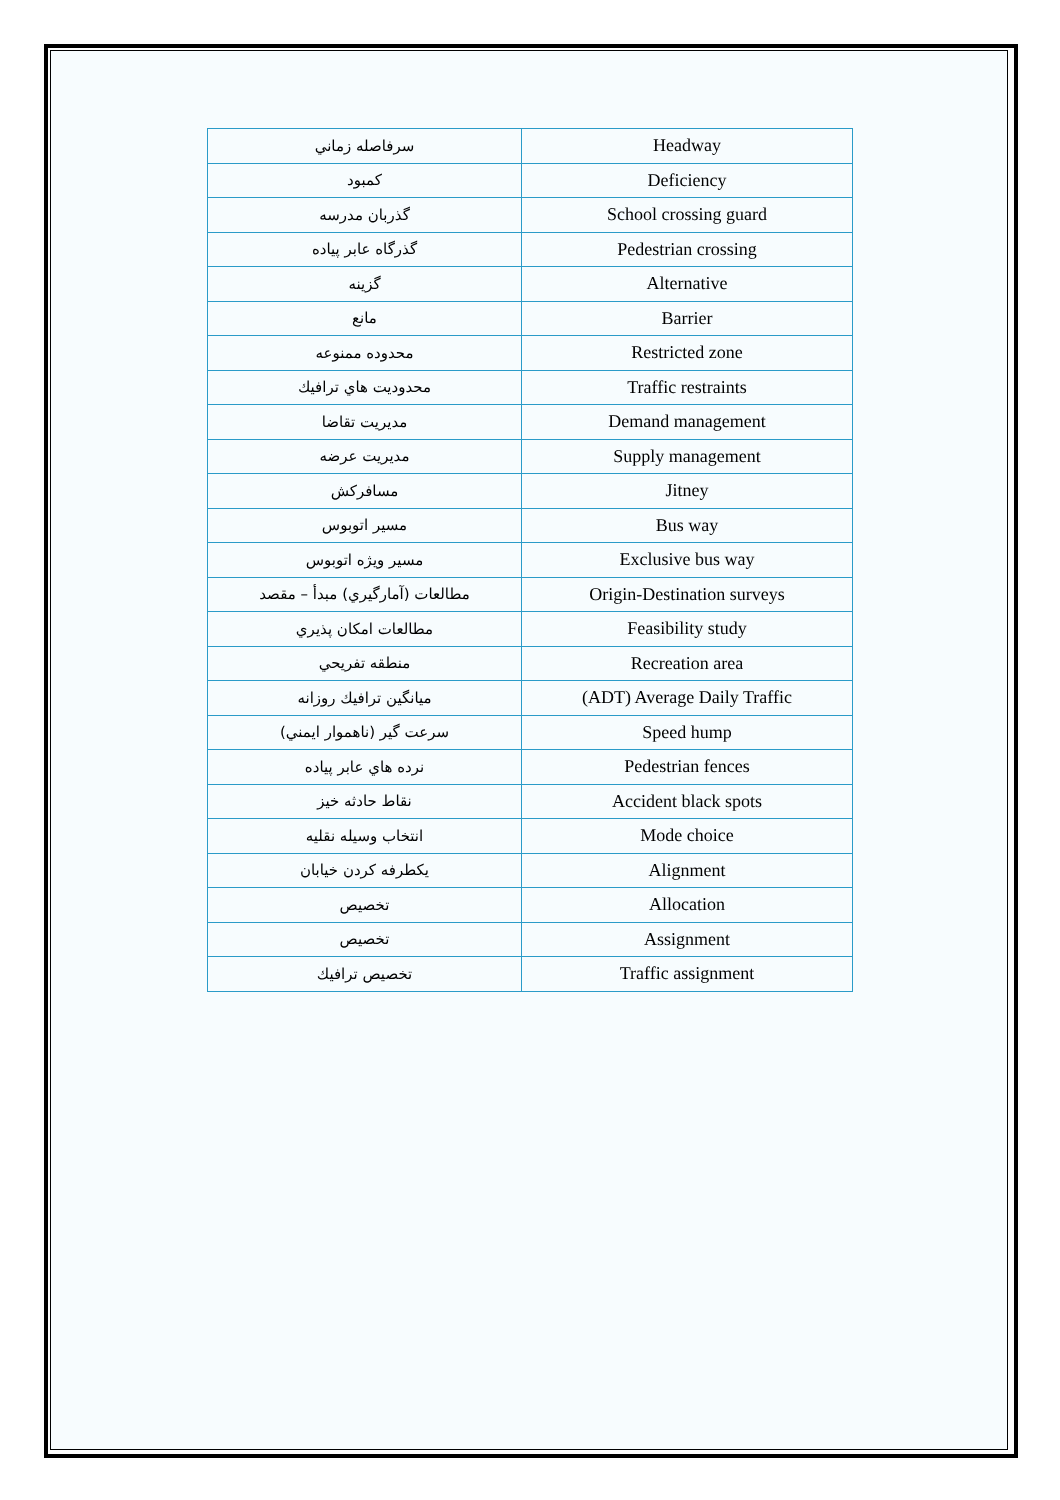| سرفاصله زماني | Headway |
| كمبود | Deficiency |
| گذربان مدرسه | School crossing guard |
| گذرگاه عابر پياده | Pedestrian crossing |
| گزينه | Alternative |
| مانع | Barrier |
| محدوده ممنوعه | Restricted zone |
| محدوديت هاي ترافيك | Traffic restraints |
| مديريت تقاضا | Demand management |
| مديريت عرضه | Supply management |
| مسافركش | Jitney |
| مسير اتوبوس | Bus way |
| مسير ويژه اتوبوس | Exclusive bus way |
| مطالعات (آمارگيري) مبدأ – مقصد | Origin-Destination surveys |
| مطالعات امكان پذيري | Feasibility study |
| منطقه تفريحي | Recreation area |
| ميانگين ترافيك روزانه | (ADT) Average Daily Traffic |
| سرعت گير (ناهموار ايمني) | Speed hump |
| نرده هاي عابر پياده | Pedestrian fences |
| نقاط حادثه خيز | Accident black spots |
| انتخاب وسيله نقليه | Mode choice |
| يكطرفه كردن خيابان | Alignment |
| تخصيص | Allocation |
| تخصيص | Assignment |
| تخصيص ترافيك | Traffic assignment |